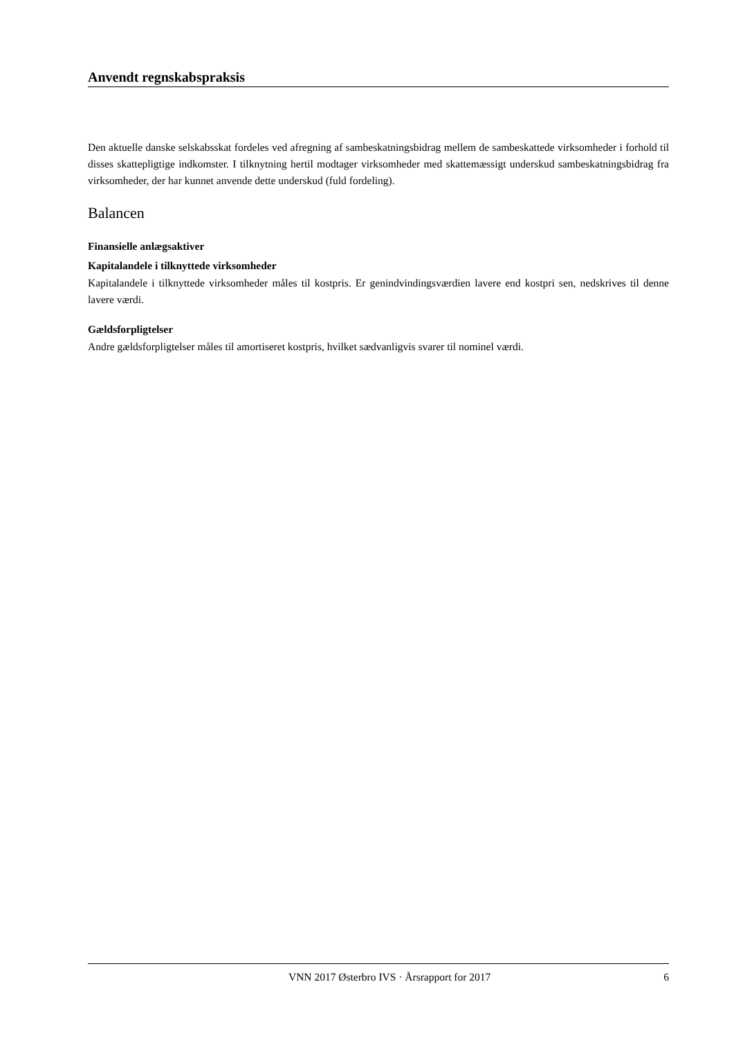Anvendt regnskabspraksis
Den aktuelle danske selskabsskat fordeles ved afregning af sambeskatningsbidrag mellem de sambeskat­tede virksomheder i forhold til disses skattepligtige indkomster. I tilknytning hertil modtager virksomhe­der med skattemæssigt underskud sambeskatningsbidrag fra virksomheder, der har kunnet anvende dette underskud (fuld fordeling).
Balancen
Finansielle anlægsaktiver
Kapitalandele i tilknyttede virksomheder
Kapitalandele i tilknyttede virksomheder måles til kostpris. Er genindvindingsværdien lavere end kostpri sen, nedskrives til denne lavere værdi.
Gældsforpligtelser
Andre gældsforpligtelser måles til amortiseret kostpris, hvilket sædvanligvis svarer til nominel værdi.
VNN 2017 Østerbro IVS · Årsrapport for 2017 6